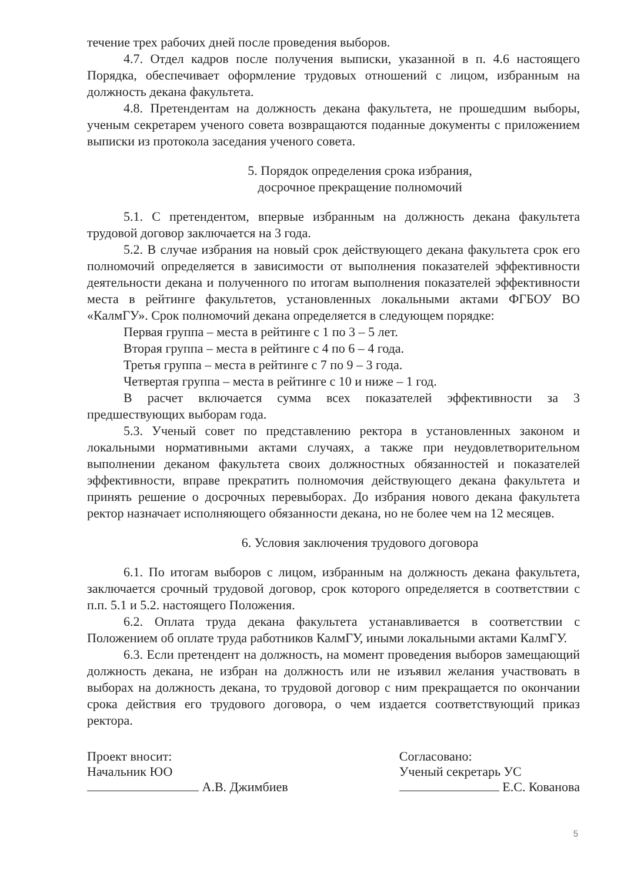течение трех рабочих дней после проведения выборов.
4.7. Отдел кадров после получения выписки, указанной в п. 4.6 настоящего Порядка, обеспечивает оформление трудовых отношений с лицом, избранным на должность декана факультета.
4.8. Претендентам на должность декана факультета, не прошедшим выборы, ученым секретарем ученого совета возвращаются поданные документы с приложением выписки из протокола заседания ученого совета.
5. Порядок определения срока избрания,
досрочное прекращение полномочий
5.1. С претендентом, впервые избранным на должность декана факультета трудовой договор заключается на 3 года.
5.2. В случае избрания на новый срок действующего декана факультета срок его полномочий определяется в зависимости от выполнения показателей эффективности деятельности декана и полученного по итогам выполнения показателей эффективности места в рейтинге факультетов, установленных локальными актами ФГБОУ ВО «КалмГУ». Срок полномочий декана определяется в следующем порядке:
Первая группа – места в рейтинге с 1 по 3 – 5 лет.
Вторая группа – места в рейтинге с 4 по 6 – 4 года.
Третья группа – места в рейтинге с 7 по 9 – 3 года.
Четвертая группа – места в рейтинге с 10 и ниже – 1 год.
В расчет включается сумма всех показателей эффективности за 3 предшествующих выборам года.
5.3. Ученый совет по представлению ректора в установленных законом и локальными нормативными актами случаях, а также при неудовлетворительном выполнении деканом факультета своих должностных обязанностей и показателей эффективности, вправе прекратить полномочия действующего декана факультета и принять решение о досрочных перевыборах. До избрания нового декана факультета ректор назначает исполняющего обязанности декана, но не более чем на 12 месяцев.
6. Условия заключения трудового договора
6.1. По итогам выборов с лицом, избранным на должность декана факультета, заключается срочный трудовой договор, срок которого определяется в соответствии с п.п. 5.1 и 5.2. настоящего Положения.
6.2. Оплата труда декана факультета устанавливается в соответствии с Положением об оплате труда работников КалмГУ, иными локальными актами КалмГУ.
6.3. Если претендент на должность, на момент проведения выборов замещающий должность декана, не избран на должность или не изъявил желания участвовать в выборах на должность декана, то трудовой договор с ним прекращается по окончании срока действия его трудового договора, о чем издается соответствующий приказ ректора.
Проект вносит:
Начальник ЮО
А.В. Джимбиев
Согласовано:
Ученый секретарь УС
Е.С. Кованова
5